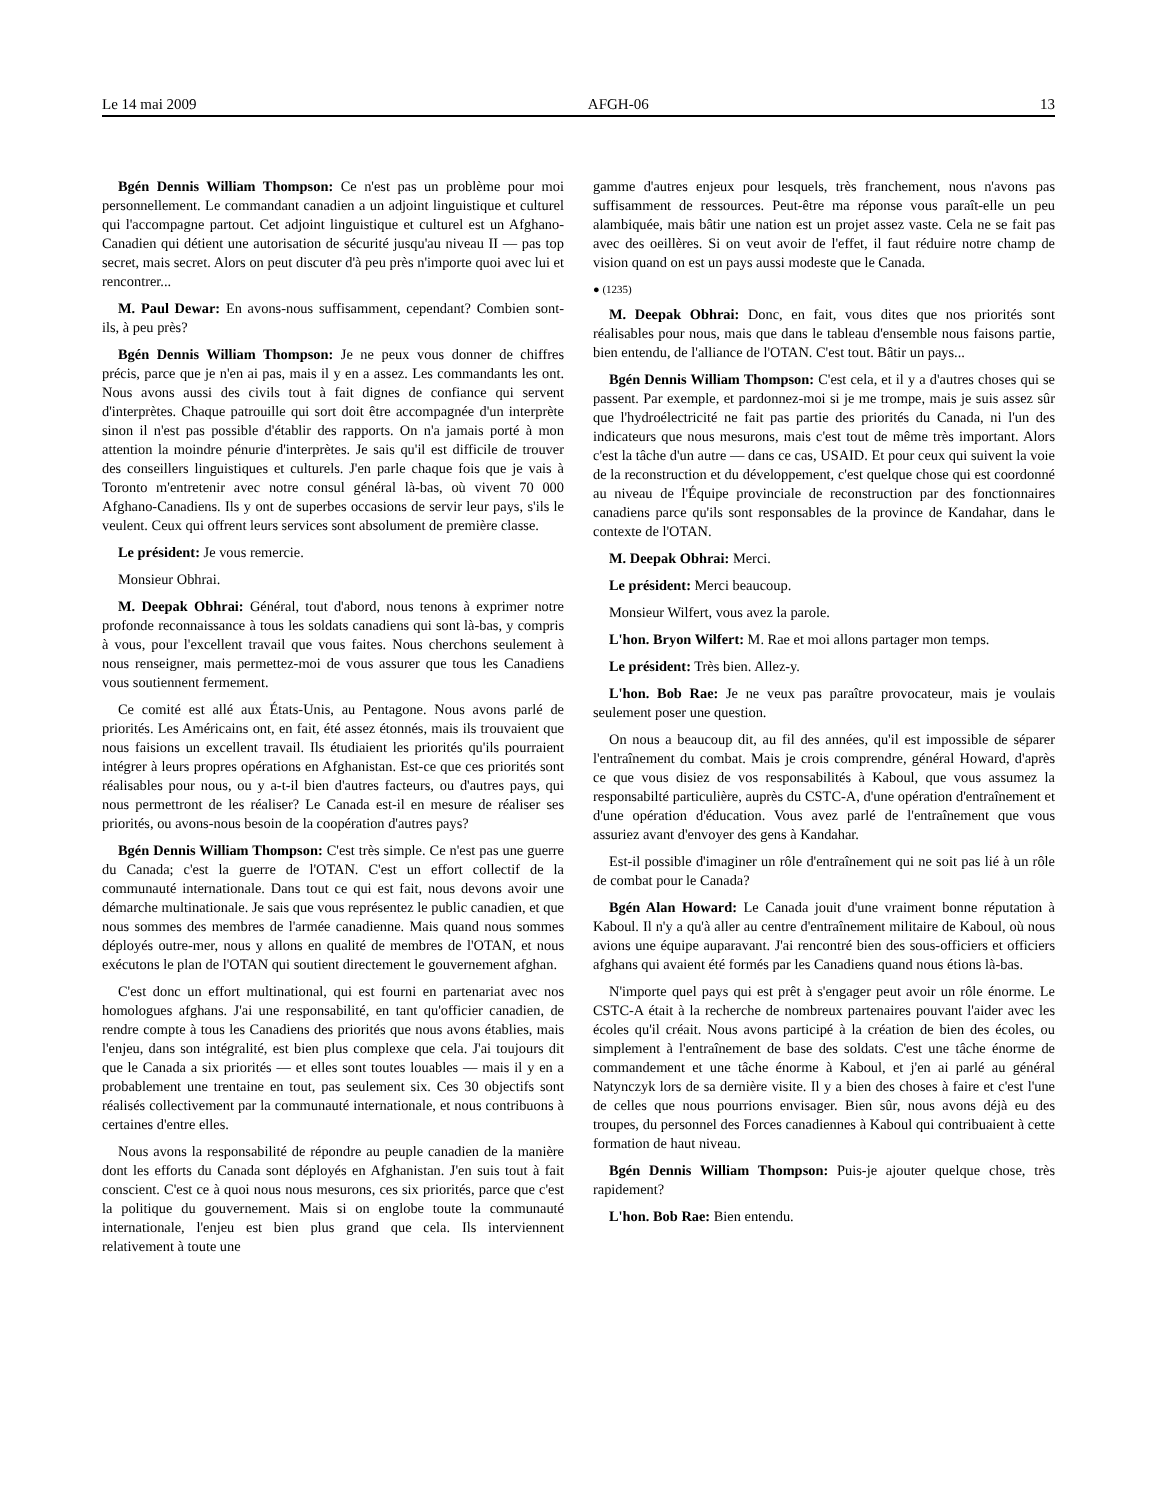Le 14 mai 2009 AFGH-06 13
Bgén Dennis William Thompson: Ce n'est pas un problème pour moi personnellement. Le commandant canadien a un adjoint linguistique et culturel qui l'accompagne partout. Cet adjoint linguistique et culturel est un Afghano-Canadien qui détient une autorisation de sécurité jusqu'au niveau II — pas top secret, mais secret. Alors on peut discuter d'à peu près n'importe quoi avec lui et rencontrer...
M. Paul Dewar: En avons-nous suffisamment, cependant? Combien sont-ils, à peu près?
Bgén Dennis William Thompson: Je ne peux vous donner de chiffres précis, parce que je n'en ai pas, mais il y en a assez. Les commandants les ont. Nous avons aussi des civils tout à fait dignes de confiance qui servent d'interprètes. Chaque patrouille qui sort doit être accompagnée d'un interprète sinon il n'est pas possible d'établir des rapports. On n'a jamais porté à mon attention la moindre pénurie d'interprètes. Je sais qu'il est difficile de trouver des conseillers linguistiques et culturels. J'en parle chaque fois que je vais à Toronto m'entretenir avec notre consul général là-bas, où vivent 70 000 Afghano-Canadiens. Ils y ont de superbes occasions de servir leur pays, s'ils le veulent. Ceux qui offrent leurs services sont absolument de première classe.
Le président: Je vous remercie.
Monsieur Obhrai.
M. Deepak Obhrai: Général, tout d'abord, nous tenons à exprimer notre profonde reconnaissance à tous les soldats canadiens qui sont là-bas, y compris à vous, pour l'excellent travail que vous faites. Nous cherchons seulement à nous renseigner, mais permettez-moi de vous assurer que tous les Canadiens vous soutiennent fermement.
Ce comité est allé aux États-Unis, au Pentagone. Nous avons parlé de priorités. Les Américains ont, en fait, été assez étonnés, mais ils trouvaient que nous faisions un excellent travail. Ils étudiaient les priorités qu'ils pourraient intégrer à leurs propres opérations en Afghanistan. Est-ce que ces priorités sont réalisables pour nous, ou y a-t-il bien d'autres facteurs, ou d'autres pays, qui nous permettront de les réaliser? Le Canada est-il en mesure de réaliser ses priorités, ou avons-nous besoin de la coopération d'autres pays?
Bgén Dennis William Thompson: C'est très simple. Ce n'est pas une guerre du Canada; c'est la guerre de l'OTAN. C'est un effort collectif de la communauté internationale. Dans tout ce qui est fait, nous devons avoir une démarche multinationale. Je sais que vous représentez le public canadien, et que nous sommes des membres de l'armée canadienne. Mais quand nous sommes déployés outre-mer, nous y allons en qualité de membres de l'OTAN, et nous exécutons le plan de l'OTAN qui soutient directement le gouvernement afghan.
C'est donc un effort multinational, qui est fourni en partenariat avec nos homologues afghans. J'ai une responsabilité, en tant qu'officier canadien, de rendre compte à tous les Canadiens des priorités que nous avons établies, mais l'enjeu, dans son intégralité, est bien plus complexe que cela. J'ai toujours dit que le Canada a six priorités — et elles sont toutes louables — mais il y en a probablement une trentaine en tout, pas seulement six. Ces 30 objectifs sont réalisés collectivement par la communauté internationale, et nous contribuons à certaines d'entre elles.
Nous avons la responsabilité de répondre au peuple canadien de la manière dont les efforts du Canada sont déployés en Afghanistan. J'en suis tout à fait conscient. C'est ce à quoi nous nous mesurons, ces six priorités, parce que c'est la politique du gouvernement. Mais si on englobe toute la communauté internationale, l'enjeu est bien plus grand que cela. Ils interviennent relativement à toute une
gamme d'autres enjeux pour lesquels, très franchement, nous n'avons pas suffisamment de ressources. Peut-être ma réponse vous paraît-elle un peu alambiquée, mais bâtir une nation est un projet assez vaste. Cela ne se fait pas avec des oeillères. Si on veut avoir de l'effet, il faut réduire notre champ de vision quand on est un pays aussi modeste que le Canada.
● (1235)
M. Deepak Obhrai: Donc, en fait, vous dites que nos priorités sont réalisables pour nous, mais que dans le tableau d'ensemble nous faisons partie, bien entendu, de l'alliance de l'OTAN. C'est tout. Bâtir un pays...
Bgén Dennis William Thompson: C'est cela, et il y a d'autres choses qui se passent. Par exemple, et pardonnez-moi si je me trompe, mais je suis assez sûr que l'hydroélectricité ne fait pas partie des priorités du Canada, ni l'un des indicateurs que nous mesurons, mais c'est tout de même très important. Alors c'est la tâche d'un autre — dans ce cas, USAID. Et pour ceux qui suivent la voie de la reconstruction et du développement, c'est quelque chose qui est coordonné au niveau de l'Équipe provinciale de reconstruction par des fonctionnaires canadiens parce qu'ils sont responsables de la province de Kandahar, dans le contexte de l'OTAN.
M. Deepak Obhrai: Merci.
Le président: Merci beaucoup.
Monsieur Wilfert, vous avez la parole.
L'hon. Bryon Wilfert: M. Rae et moi allons partager mon temps.
Le président: Très bien. Allez-y.
L'hon. Bob Rae: Je ne veux pas paraître provocateur, mais je voulais seulement poser une question.
On nous a beaucoup dit, au fil des années, qu'il est impossible de séparer l'entraînement du combat. Mais je crois comprendre, général Howard, d'après ce que vous disiez de vos responsabilités à Kaboul, que vous assumez la responsabilté particulière, auprès du CSTC-A, d'une opération d'entraînement et d'une opération d'éducation. Vous avez parlé de l'entraînement que vous assuriez avant d'envoyer des gens à Kandahar.
Est-il possible d'imaginer un rôle d'entraînement qui ne soit pas lié à un rôle de combat pour le Canada?
Bgén Alan Howard: Le Canada jouit d'une vraiment bonne réputation à Kaboul. Il n'y a qu'à aller au centre d'entraînement militaire de Kaboul, où nous avions une équipe auparavant. J'ai rencontré bien des sous-officiers et officiers afghans qui avaient été formés par les Canadiens quand nous étions là-bas.
N'importe quel pays qui est prêt à s'engager peut avoir un rôle énorme. Le CSTC-A était à la recherche de nombreux partenaires pouvant l'aider avec les écoles qu'il créait. Nous avons participé à la création de bien des écoles, ou simplement à l'entraînement de base des soldats. C'est une tâche énorme de commandement et une tâche énorme à Kaboul, et j'en ai parlé au général Natynczyk lors de sa dernière visite. Il y a bien des choses à faire et c'est l'une de celles que nous pourrions envisager. Bien sûr, nous avons déjà eu des troupes, du personnel des Forces canadiennes à Kaboul qui contribuaient à cette formation de haut niveau.
Bgén Dennis William Thompson: Puis-je ajouter quelque chose, très rapidement?
L'hon. Bob Rae: Bien entendu.